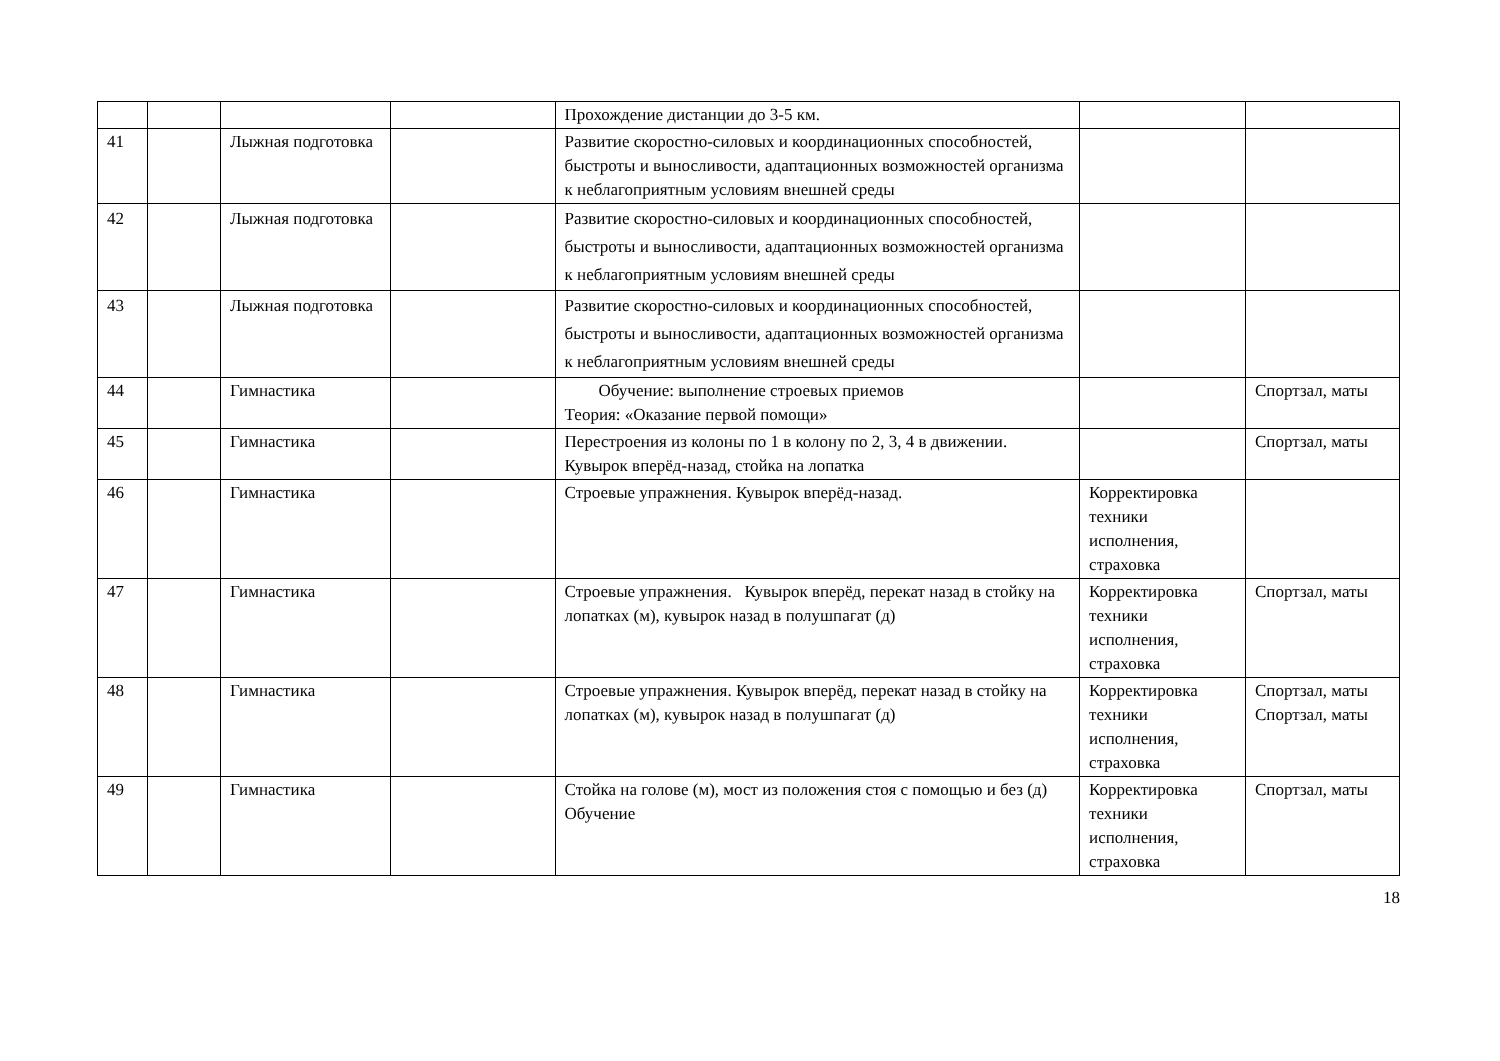| | | | | Прохождение дистанции до 3-5 км. | | |
| 41 | | Лыжная подготовка | | Развитие скоростно-силовых и координационных способностей, быстроты и выносливости, адаптационных возможностей организма к неблагоприятным условиям внешней среды | | |
| 42 | | Лыжная подготовка | | Развитие скоростно-силовых и координационных способностей, быстроты и выносливости, адаптационных возможностей организма к неблагоприятным условиям внешней среды | | |
| 43 | | Лыжная подготовка | | Развитие скоростно-силовых и координационных способностей, быстроты и выносливости, адаптационных возможностей организма к неблагоприятным условиям внешней среды | | |
| 44 | | Гимнастика | | Обучение: выполнение строевых приемов Теория: «Оказание первой помощи» | | Спортзал, маты |
| 45 | | Гимнастика | | Перестроения из колоны по 1 в колону по 2, 3, 4 в движении. Кувырок вперёд-назад, стойка на лопатка | | Спортзал, маты |
| 46 | | Гимнастика | | Строевые упражнения. Кувырок вперёд-назад. | Корректировка техники исполнения, страховка | |
| 47 | | Гимнастика | | Строевые упражнения. Кувырок вперёд, перекат назад в стойку на лопатках (м), кувырок назад в полушпагат (д) | Корректировка техники исполнения, страховка | Спортзал, маты |
| 48 | | Гимнастика | | Строевые упражнения. Кувырок вперёд, перекат назад в стойку на лопатках (м), кувырок назад в полушпагат (д) | Корректировка техники исполнения, страховка | Спортзал, маты Спортзал, маты |
| 49 | | Гимнастика | | Стойка на голове (м), мост из положения стоя с помощью и без (д) Обучение | Корректировка техники исполнения, страховка | Спортзал, маты |
18